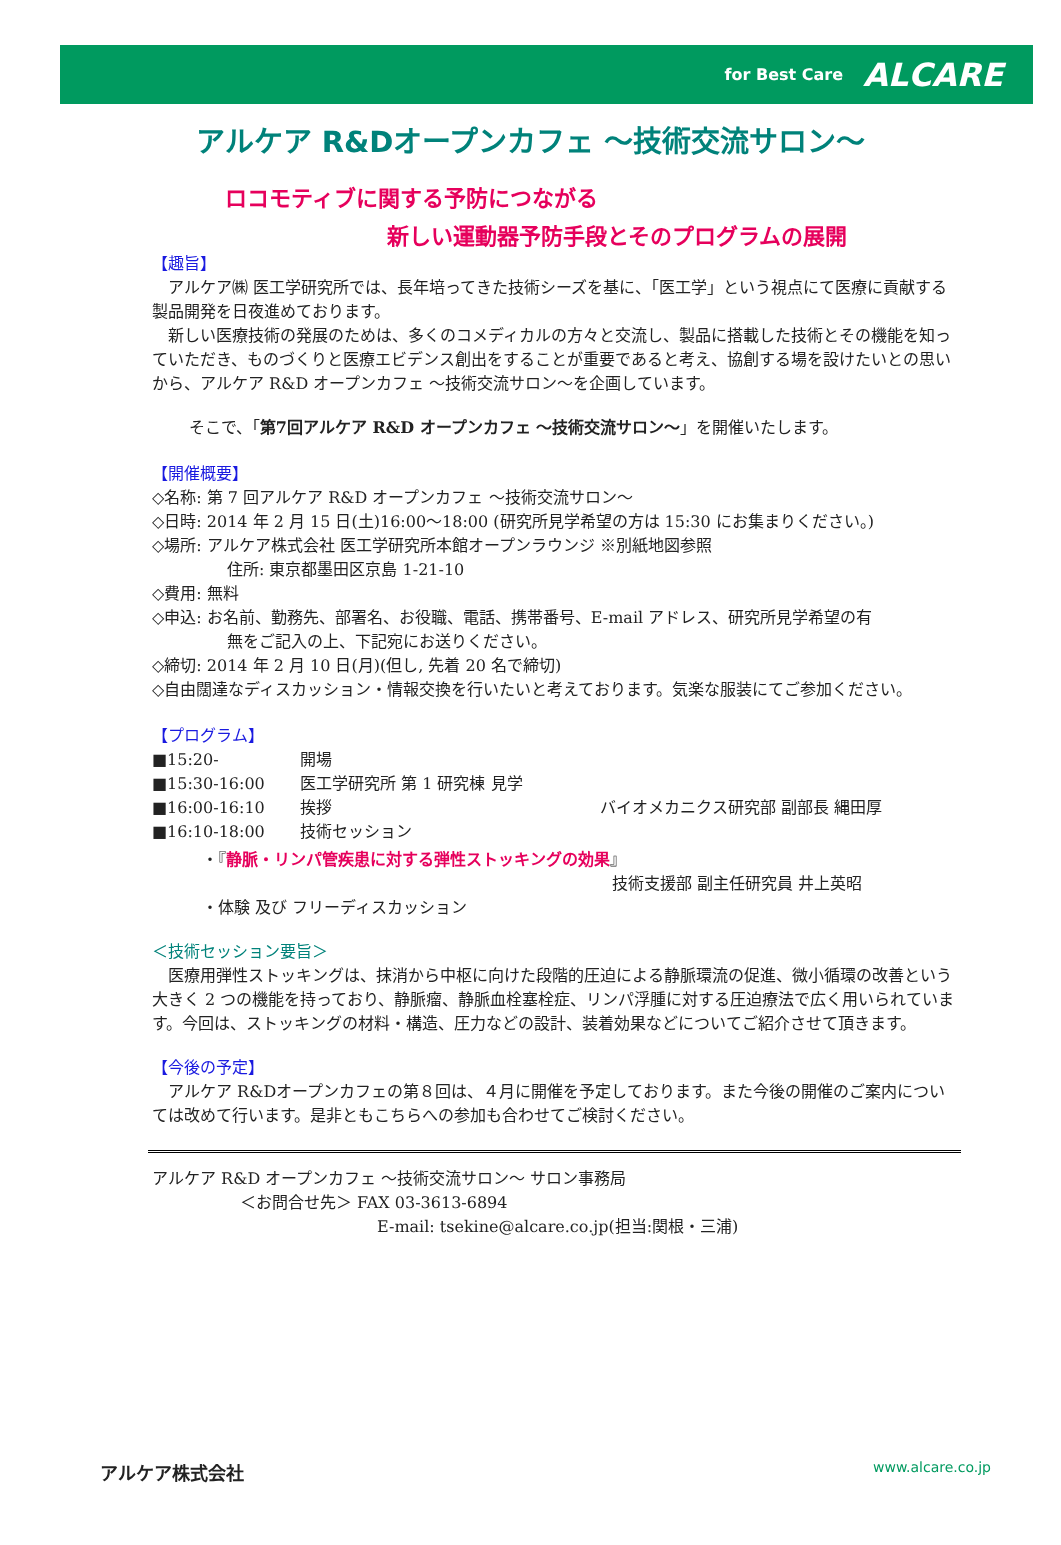for Best Care ALCARE
アルケア R&Dオープンカフェ ～技術交流サロン～
ロコモティブに関する予防につながる
新しい運動器予防手段とそのプログラムの展開
【趣旨】
アルケア㈱ 医工学研究所では、長年培ってきた技術シーズを基に、「医工学」という視点にて医療に貢献する製品開発を日夜進めております。
新しい医療技術の発展のためは、多くのコメディカルの方々と交流し、製品に搭載した技術とその機能を知っていただき、ものづくりと医療エビデンス創出をすることが重要であると考え、協創する場を設けたいとの思いから、アルケア R&D オープンカフェ ～技術交流サロン～を企画しています。
そこで、「第7回アルケア R&D オープンカフェ ～技術交流サロン～」を開催いたします。
【開催概要】
◇名称: 第 7 回アルケア R&D オープンカフェ ～技術交流サロン～
◇日時: 2014 年 2 月 15 日(土)16:00～18:00 (研究所見学希望の方は 15:30 にお集まりください。)
◇場所: アルケア株式会社 医工学研究所本館オープンラウンジ ※別紙地図参照
住所: 東京都墨田区京島 1-21-10
◇費用: 無料
◇申込: お名前、勤務先、部署名、お役職、電話、携帯番号、E-mail アドレス、研究所見学希望の有
無をご記入の上、下記宛にお送りください。
◇締切: 2014 年 2 月 10 日(月)(但し, 先着 20 名で締切)
◇自由闊達なディスカッション・情報交換を行いたいと考えております。気楽な服装にてご参加ください。
【プログラム】
■15:20- 開場
■15:30-16:00 医工学研究所 第 1 研究棟 見学
■16:00-16:10 挨拶 バイオメカニクス研究部 副部長 縄田厚
■16:10-18:00 技術セッション
・『静脈・リンパ管疾患に対する弾性ストッキングの効果』
技術支援部 副主任研究員 井上英昭
・体験 及び フリーディスカッション
＜技術セッション要旨＞
医療用弾性ストッキングは、抹消から中枢に向けた段階的圧迫による静脈環流の促進、微小循環の改善という大きく 2 つの機能を持っており、静脈瘤、静脈血栓塞栓症、リンパ浮腫に対する圧迫療法で広く用いられています。今回は、ストッキングの材料・構造、圧力などの設計、装着効果などについてご紹介させて頂きます。
【今後の予定】
アルケア R&Dオープンカフェの第８回は、４月に開催を予定しております。また今後の開催のご案内については改めて行います。是非ともこちらへの参加も合わせてご検討ください。
アルケア R&D オープンカフェ ～技術交流サロン～ サロン事務局
＜お問合せ先＞ FAX 03-3613-6894
E-mail: tsekine@alcare.co.jp(担当:関根・三浦)
アルケア株式会社 www.alcare.co.jp